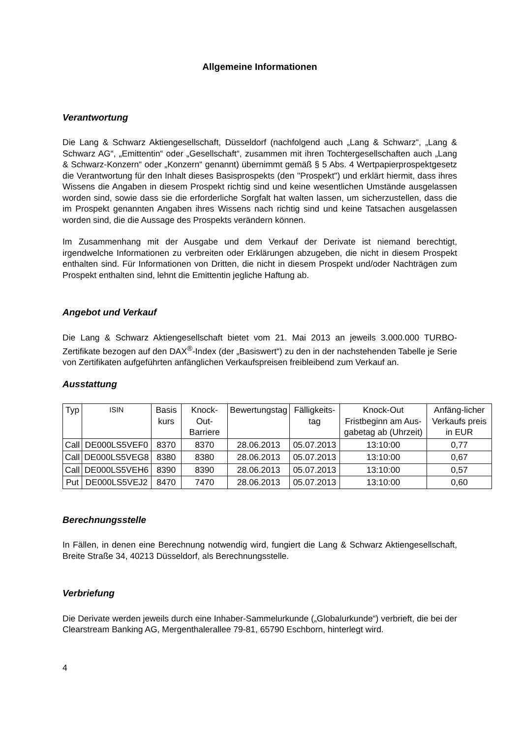Allgemeine Informationen
Verantwortung
Die Lang & Schwarz Aktiengesellschaft, Düsseldorf (nachfolgend auch „Lang & Schwarz“, „Lang & Schwarz AG“, „Emittentin“ oder „Gesellschaft“, zusammen mit ihren Tochtergesellschaften auch „Lang & Schwarz-Konzern“ oder „Konzern“ genannt) übernimmt gemäß § 5 Abs. 4 Wertpapierprospektgesetz die Verantwortung für den Inhalt dieses Basisprospekts (den "Prospekt") und erklärt hiermit, dass ihres Wissens die Angaben in diesem Prospekt richtig sind und keine wesentlichen Umstände ausgelassen worden sind, sowie dass sie die erforderliche Sorgfalt hat walten lassen, um sicherzustellen, dass die im Prospekt genannten Angaben ihres Wissens nach richtig sind und keine Tatsachen ausgelassen worden sind, die die Aussage des Prospekts verändern können.
Im Zusammenhang mit der Ausgabe und dem Verkauf der Derivate ist niemand berechtigt, irgendwelche Informationen zu verbreiten oder Erklärungen abzugeben, die nicht in diesem Prospekt enthalten sind. Für Informationen von Dritten, die nicht in diesem Prospekt und/oder Nachträgen zum Prospekt enthalten sind, lehnt die Emittentin jegliche Haftung ab.
Angebot und Verkauf
Die Lang & Schwarz Aktiengesellschaft bietet vom 21. Mai 2013 an jeweils 3.000.000 TURBO-Zertifikate bezogen auf den DAX<sup>®</sup>-Index (der „Basiswert“) zu den in der nachstehenden Tabelle je Serie von Zertifikaten aufgeführten anfänglichen Verkaufspreisen freibleibend zum Verkauf an.
Ausstattung
| Typ | ISIN | Basis kurs | Knock-Out-Barriere | Bewertungstag | Fälligkeits-tag | Knock-Out Fristbeginn am Aus-gabetag ab (Uhrzeit) | Anfäng-licher Verkaufs preis in EUR |
| --- | --- | --- | --- | --- | --- | --- | --- |
| Call | DE000LS5VEF0 | 8370 | 8370 | 28.06.2013 | 05.07.2013 | 13:10:00 | 0,77 |
| Call | DE000LS5VEG8 | 8380 | 8380 | 28.06.2013 | 05.07.2013 | 13:10:00 | 0,67 |
| Call | DE000LS5VEH6 | 8390 | 8390 | 28.06.2013 | 05.07.2013 | 13:10:00 | 0,57 |
| Put | DE000LS5VEJ2 | 8470 | 7470 | 28.06.2013 | 05.07.2013 | 13:10:00 | 0,60 |
Berechnungsstelle
In Fällen, in denen eine Berechnung notwendig wird, fungiert die Lang & Schwarz Aktiengesellschaft, Breite Straße 34, 40213 Düsseldorf, als Berechnungsstelle.
Verbriefung
Die Derivate werden jeweils durch eine Inhaber-Sammelurkunde („Globalurkunde“) verbrieft, die bei der Clearstream Banking AG, Mergenthalerallee 79-81, 65790 Eschborn, hinterlegt wird.
4